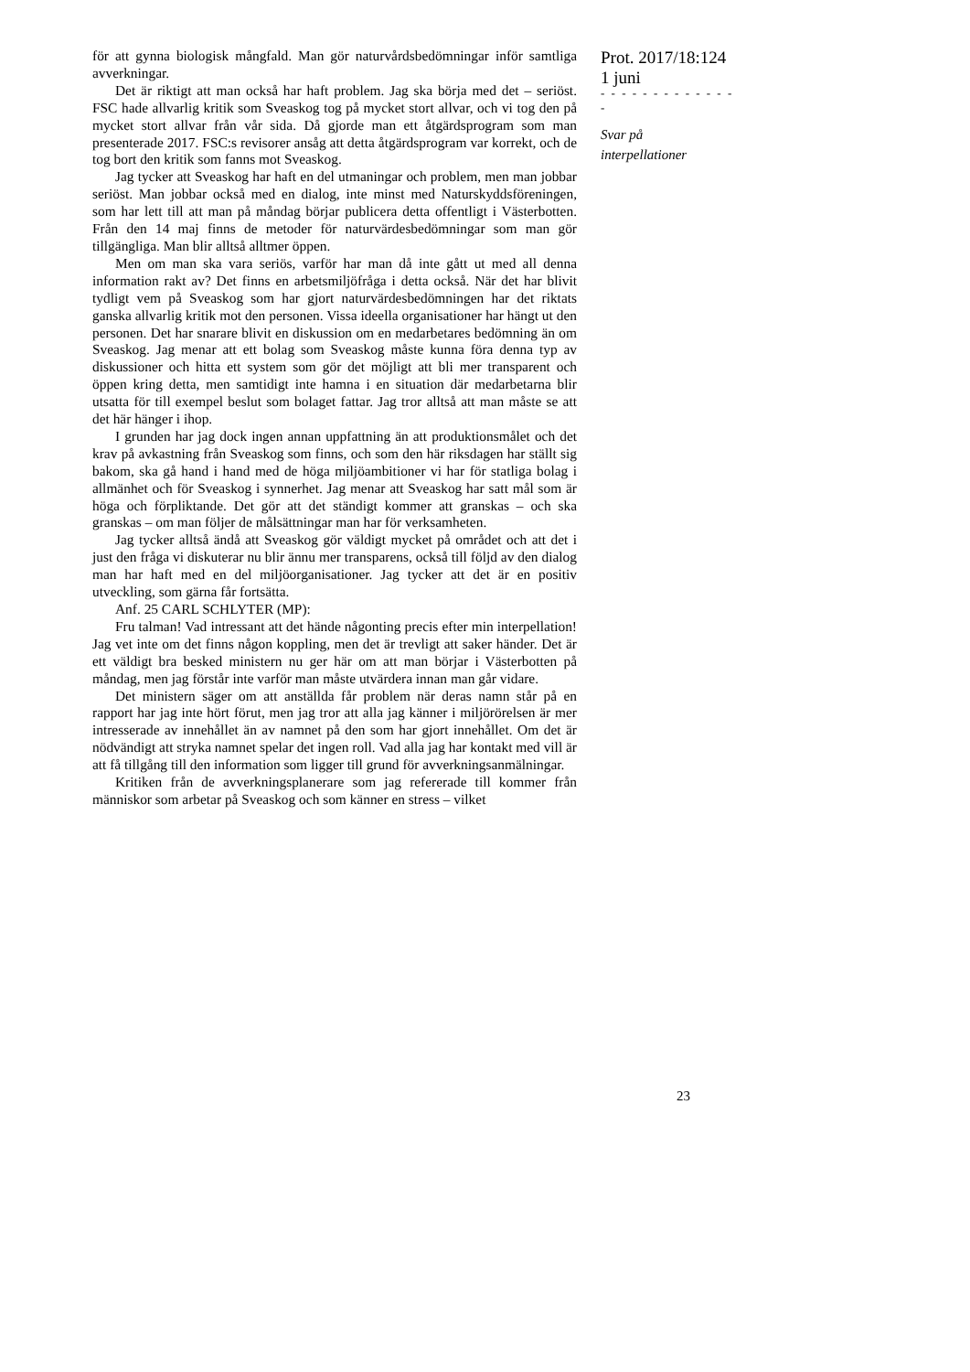för att gynna biologisk mångfald. Man gör naturvårdsbedömningar inför samtliga avverkningar.
Det är riktigt att man också har haft problem. Jag ska börja med det – seriöst. FSC hade allvarlig kritik som Sveaskog tog på mycket stort allvar, och vi tog den på mycket stort allvar från vår sida. Då gjorde man ett åtgärdsprogram som man presenterade 2017. FSC:s revisorer ansåg att detta åtgärdsprogram var korrekt, och de tog bort den kritik som fanns mot Sveaskog.
Jag tycker att Sveaskog har haft en del utmaningar och problem, men man jobbar seriöst. Man jobbar också med en dialog, inte minst med Naturskyddsföreningen, som har lett till att man på måndag börjar publicera detta offentligt i Västerbotten. Från den 14 maj finns de metoder för naturvärdesbedömningar som man gör tillgängliga. Man blir alltså alltmer öppen.
Men om man ska vara seriös, varför har man då inte gått ut med all denna information rakt av? Det finns en arbetsmiljöfråga i detta också. När det har blivit tydligt vem på Sveaskog som har gjort naturvärdesbedömningen har det riktats ganska allvarlig kritik mot den personen. Vissa ideella organisationer har hängt ut den personen. Det har snarare blivit en diskussion om en medarbetares bedömning än om Sveaskog. Jag menar att ett bolag som Sveaskog måste kunna föra denna typ av diskussioner och hitta ett system som gör det möjligt att bli mer transparent och öppen kring detta, men samtidigt inte hamna i en situation där medarbetarna blir utsatta för till exempel beslut som bolaget fattar. Jag tror alltså att man måste se att det här hänger i ihop.
I grunden har jag dock ingen annan uppfattning än att produktionsmålet och det krav på avkastning från Sveaskog som finns, och som den här riksdagen har ställt sig bakom, ska gå hand i hand med de höga miljöambitioner vi har för statliga bolag i allmänhet och för Sveaskog i synnerhet. Jag menar att Sveaskog har satt mål som är höga och förpliktande. Det gör att det ständigt kommer att granskas – och ska granskas – om man följer de målsättningar man har för verksamheten.
Jag tycker alltså ändå att Sveaskog gör väldigt mycket på området och att det i just den fråga vi diskuterar nu blir ännu mer transparens, också till följd av den dialog man har haft med en del miljöorganisationer. Jag tycker att det är en positiv utveckling, som gärna får fortsätta.
Anf. 25 CARL SCHLYTER (MP):
Fru talman! Vad intressant att det hände någonting precis efter min interpellation! Jag vet inte om det finns någon koppling, men det är trevligt att saker händer. Det är ett väldigt bra besked ministern nu ger här om att man börjar i Västerbotten på måndag, men jag förstår inte varför man måste utvärdera innan man går vidare.
Det ministern säger om att anställda får problem när deras namn står på en rapport har jag inte hört förut, men jag tror att alla jag känner i miljörörelsen är mer intresserade av innehållet än av namnet på den som har gjort innehållet. Om det är nödvändigt att stryka namnet spelar det ingen roll. Vad alla jag har kontakt med vill är att få tillgång till den information som ligger till grund för avverkningsanmälningar.
Kritiken från de avverkningsplanerare som jag refererade till kommer från människor som arbetar på Sveaskog och som känner en stress – vilket
Prot. 2017/18:124
1 juni
- - - - - - - - - - - - - -
Svar på
interpellationer
23